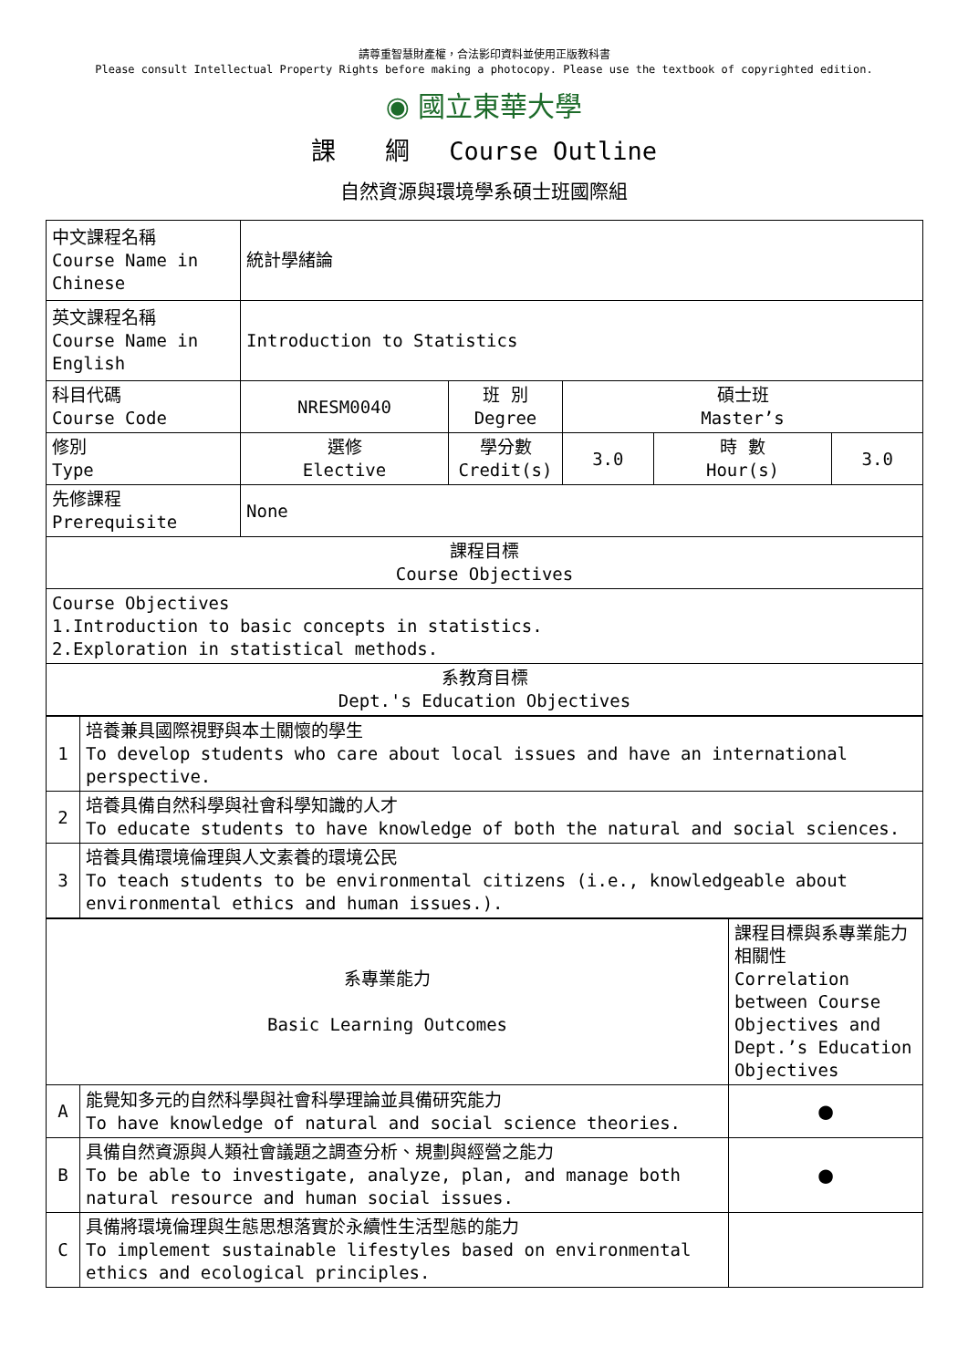請尊重智慧財產權，合法影印資料並使用正版教科書
Please consult Intellectual Property Rights before making a photocopy. Please use the textbook of copyrighted edition.
◉ 國立東華大學
課　　綱　 Course Outline
自然資源與環境學系碩士班國際組
| 中文課程名稱 Course Name in Chinese | 統計學緒論 | | | | |
| 英文課程名稱 Course Name in English | Introduction to Statistics | | | | |
| 科目代碼 Course Code | NRESM0040 | 班 別 Degree | 碩士班 Master’s | | |
| 修別 Type | 選修 Elective | 學分數 Credit(s) | 3.0 | 時 數 Hour(s) | 3.0 |
| 先修課程 Prerequisite | None | | | | |
| 課程目標 Course Objectives | | | | | |
| Course Objectives 1.Introduction to basic concepts in statistics. 2.Exploration in statistical methods. | | | | | |
| 系教育目標 Dept.'s Education Objectives | | | | | |
| 1 | 培養兼具國際視野與本土關懷的學生 To develop students who care about local issues and have an international perspective. |
| 2 | 培養具備自然科學與社會科學知識的人才 To educate students to have knowledge of both the natural and social sciences. |
| 3 | 培養具備環境倫理與人文素養的環境公民 To teach students to be environmental citizens (i.e., knowledgeable about environmental ethics and human issues.). |
| 系專業能力 Basic Learning Outcomes | | 課程目標與系專業能力相關性 Correlation between Course Objectives and Dept.’s Education Objectives |
| A | 能覺知多元的自然科學與社會科學理論並具備研究能力 To have knowledge of natural and social science theories. | ● |
| B | 具備自然資源與人類社會議題之調查分析、規劃與經營之能力 To be able to investigate, analyze, plan, and manage both natural resource and human social issues. | ● |
| C | 具備將環境倫理與生態思想落實於永續性生活型態的能力 To implement sustainable lifestyles based on environmental ethics and ecological principles. | |